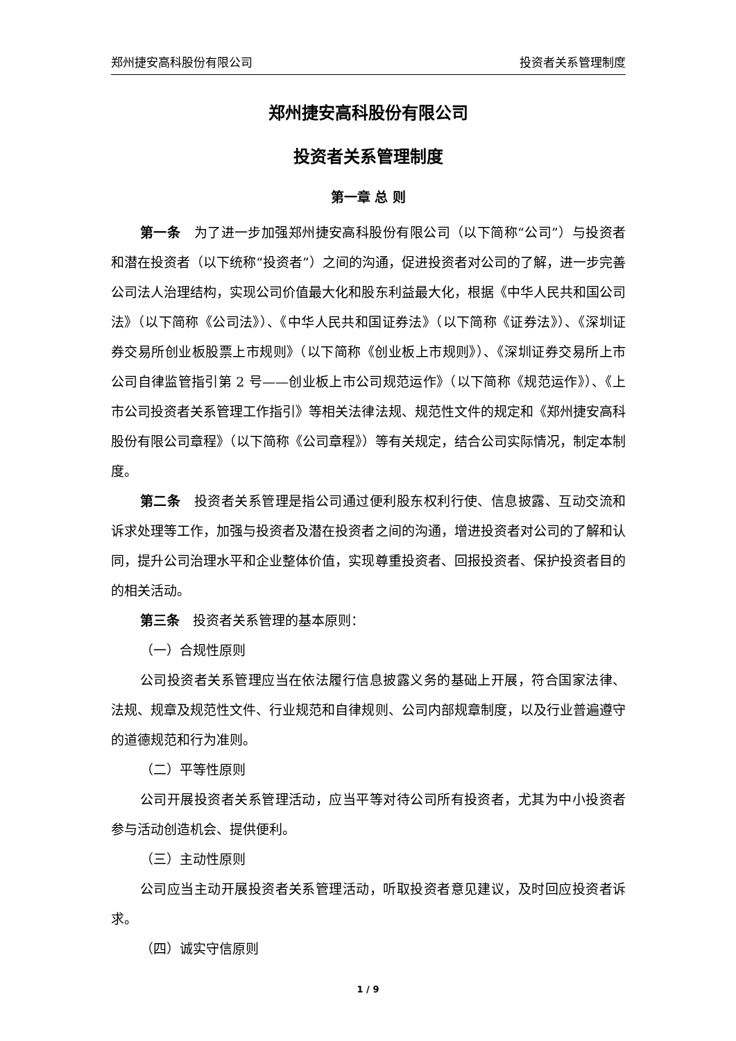郑州捷安高科股份有限公司 投资者关系管理制度
郑州捷安高科股份有限公司
投资者关系管理制度
第一章 总 则
第一条　为了进一步加强郑州捷安高科股份有限公司（以下简称“公司”）与投资者和潜在投资者（以下统称“投资者”）之间的沟通，促进投资者对公司的了解，进一步完善公司法人治理结构，实现公司价值最大化和股东利益最大化，根据《中华人民共和国公司法》（以下简称《公司法》）、《中华人民共和国证券法》（以下简称《证券法》）、《深圳证券交易所创业板股票上市规则》（以下简称《创业板上市规则》）、《深圳证券交易所上市公司自律监管指引第 2 号——创业板上市公司规范运作》（以下简称《规范运作》）、《上市公司投资者关系管理工作指引》等相关法律法规、规范性文件的规定和《郑州捷安高科股份有限公司章程》（以下简称《公司章程》）等有关规定，结合公司实际情况，制定本制度。
第二条　投资者关系管理是指公司通过便利股东权利行使、信息披露、互动交流和诉求处理等工作，加强与投资者及潜在投资者之间的沟通，增进投资者对公司的了解和认同，提升公司治理水平和企业整体价值，实现尊重投资者、回报投资者、保护投资者目的的相关活动。
第三条　投资者关系管理的基本原则：
（一）合规性原则
公司投资者关系管理应当在依法履行信息披露义务的基础上开展，符合国家法律、法规、规章及规范性文件、行业规范和自律规则、公司内部规章制度，以及行业普遍遵守的道德规范和行为准则。
（二）平等性原则
公司开展投资者关系管理活动，应当平等对待公司所有投资者，尤其为中小投资者参与活动创造机会、提供便利。
（三）主动性原则
公司应当主动开展投资者关系管理活动，听取投资者意见建议，及时回应投资者诉求。
（四）诚实守信原则
1 / 9